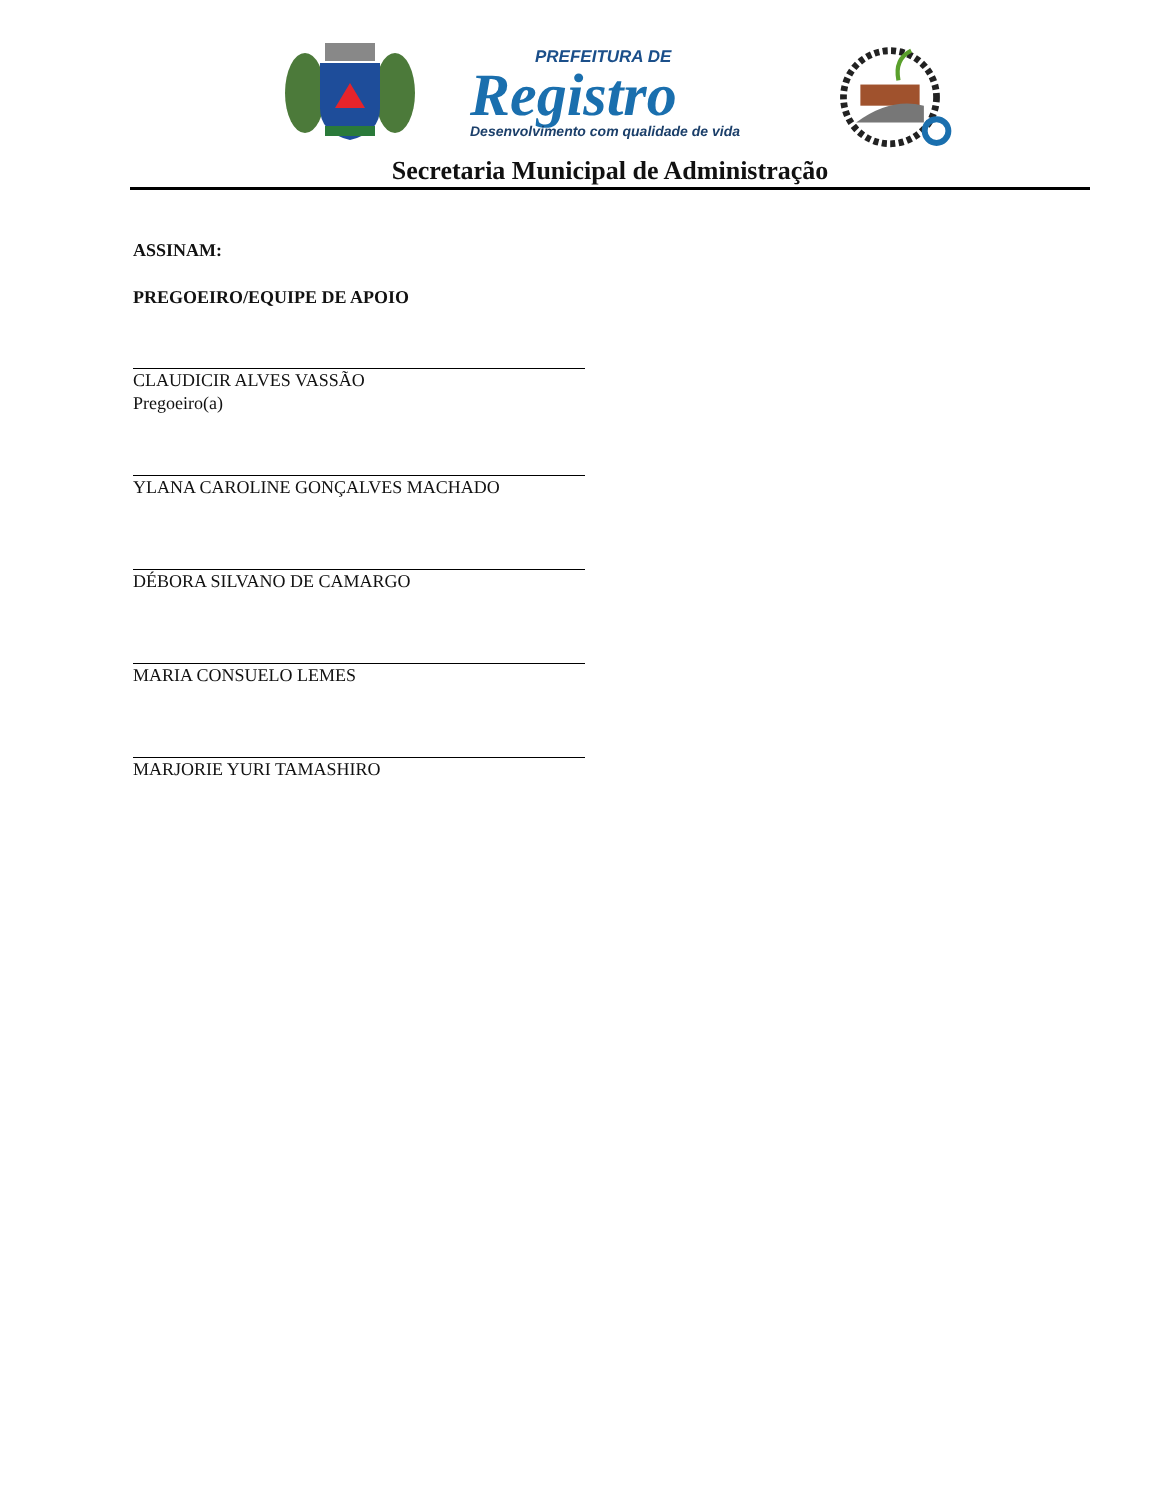PREFEITURA DE
Registro
Desenvolvimento com qualidade de vida
Secretaria Municipal de Administração
ASSINAM:
PREGOEIRO/EQUIPE DE APOIO
CLAUDICIR ALVES VASSÃO
Pregoeiro(a)
YLANA CAROLINE GONÇALVES MACHADO
DÉBORA SILVANO DE CAMARGO
MARIA CONSUELO LEMES
MARJORIE YURI TAMASHIRO